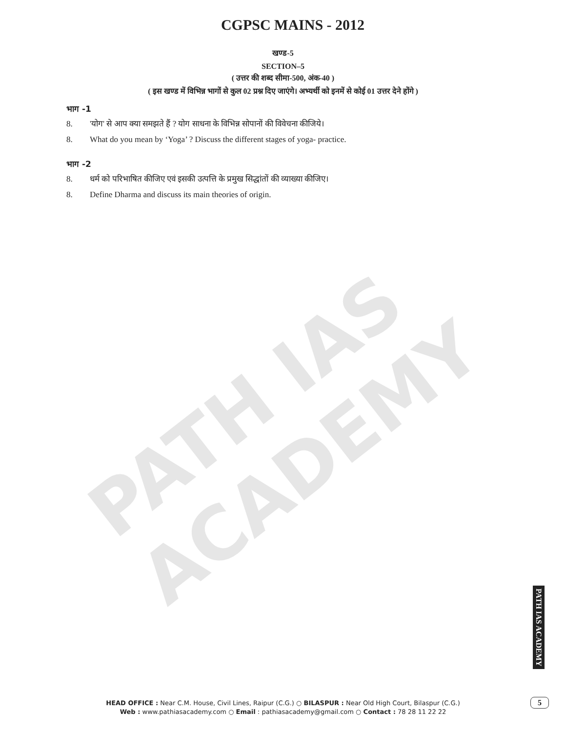PATH IAS ACADEMY
CGPSC MAINS - 2012
खण्ड-5
SECTION–5
( उत्तर की शब्द सीमा-500, अंक-40 )
( इस खण्ड में विभिन्न भागों से कुल 02 प्रश्न दिए जाएंगे। अभ्यर्थी को इनमें से कोई 01 उत्तर देने होंगे )
भाग -1
8. 'योग' से आप क्या समझते हैं ? योग साधना के विभिन्न सोपानों की विवेचना कीजिये।
8. What do you mean by ‘Yoga’ ? Discuss the different stages of yoga- practice.
भाग -2
8. धर्म को परिभाषित कीजिए एवं इसकी उत्पत्ति के प्रमुख सिद्धांतों की व्याख्या कीजिए।
8. Define Dharma and discuss its main theories of origin.
PATH IAS ACADEMY
HEAD OFFICE : Near C.M. House, Civil Lines, Raipur (C.G.) ○ BILASPUR : Near Old High Court, Bilaspur (C.G.)
Web : www.pathiasacademy.com ○ Email : pathiasacademy@gmail.com ○ Contact : 78 28 11 22 22
5